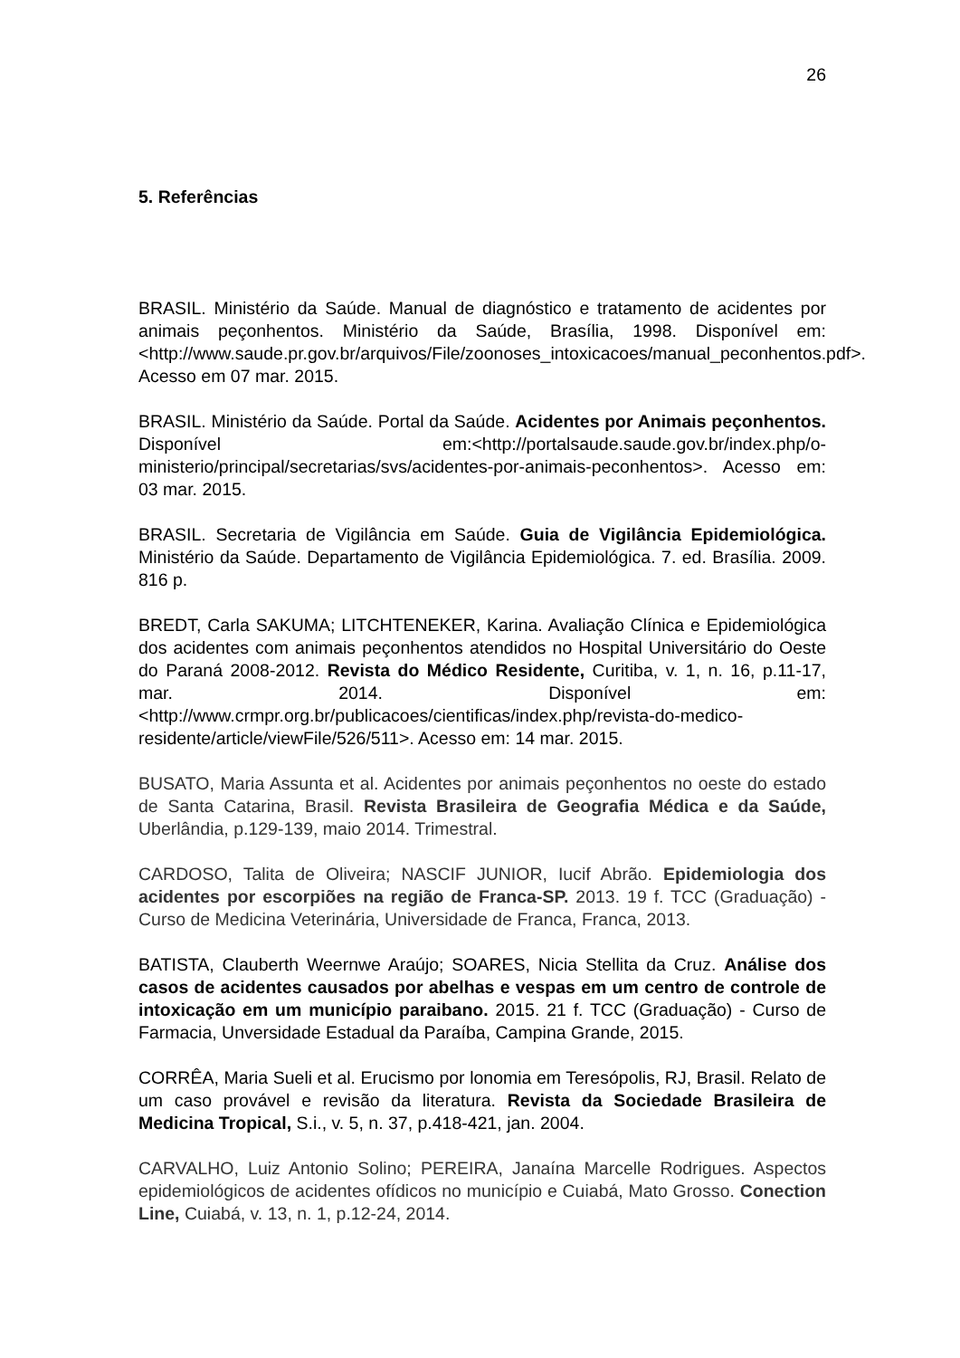26
5. Referências
BRASIL. Ministério da Saúde. Manual de diagnóstico e tratamento de acidentes por animais peçonhentos. Ministério da Saúde, Brasília, 1998. Disponível em: <http://www.saude.pr.gov.br/arquivos/File/zoonoses_intoxicacoes/manual_peconhentos.pdf>. Acesso em 07 mar. 2015.
BRASIL. Ministério da Saúde. Portal da Saúde. Acidentes por Animais peçonhentos. Disponível em:<http://portalsaude.saude.gov.br/index.php/o-ministerio/principal/secretarias/svs/acidentes-por-animais-peconhentos>. Acesso em: 03 mar. 2015.
BRASIL. Secretaria de Vigilância em Saúde. Guia de Vigilância Epidemiológica. Ministério da Saúde. Departamento de Vigilância Epidemiológica. 7. ed. Brasília. 2009. 816 p.
BREDT, Carla SAKUMA; LITCHTENEKER, Karina. Avaliação Clínica e Epidemiológica dos acidentes com animais peçonhentos atendidos no Hospital Universitário do Oeste do Paraná 2008-2012. Revista do Médico Residente, Curitiba, v. 1, n. 16, p.11-17, mar. 2014. Disponível em: <http://www.crmpr.org.br/publicacoes/cientificas/index.php/revista-do-medico-residente/article/viewFile/526/511>. Acesso em: 14 mar. 2015.
BUSATO, Maria Assunta et al. Acidentes por animais peçonhentos no oeste do estado de Santa Catarina, Brasil. Revista Brasileira de Geografia Médica e da Saúde, Uberlândia, p.129-139, maio 2014. Trimestral.
CARDOSO, Talita de Oliveira; NASCIF JUNIOR, Iucif Abrão. Epidemiologia dos acidentes por escorpiões na região de Franca-SP. 2013. 19 f. TCC (Graduação) - Curso de Medicina Veterinária, Universidade de Franca, Franca, 2013.
BATISTA, Clauberth Weernwe Araújo; SOARES, Nicia Stellita da Cruz. Análise dos casos de acidentes causados por abelhas e vespas em um centro de controle de intoxicação em um município paraibano. 2015. 21 f. TCC (Graduação) - Curso de Farmacia, Unversidade Estadual da Paraíba, Campina Grande, 2015.
CORRÊA, Maria Sueli et al. Erucismo por lonomia em Teresópolis, RJ, Brasil. Relato de um caso provável e revisão da literatura. Revista da Sociedade Brasileira de Medicina Tropical, S.i., v. 5, n. 37, p.418-421, jan. 2004.
CARVALHO, Luiz Antonio Solino; PEREIRA, Janaína Marcelle Rodrigues. Aspectos epidemiológicos de acidentes ofídicos no município e Cuiabá, Mato Grosso. Conection Line, Cuiabá, v. 13, n. 1, p.12-24, 2014.